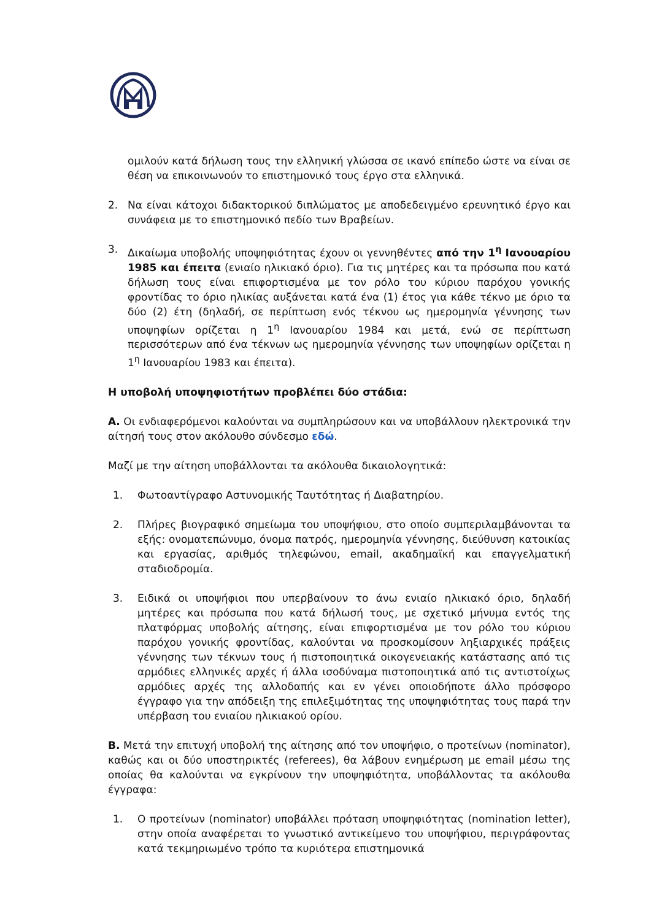ομιλούν κατά δήλωση τους την ελληνική γλώσσα σε ικανό επίπεδο ώστε να είναι σε θέση να επικοινωνούν το επιστημονικό τους έργο στα ελληνικά.
2. Να είναι κάτοχοι διδακτορικού διπλώματος με αποδεδειγμένο ερευνητικό έργο και συνάφεια με το επιστημονικό πεδίο των Βραβείων.
3. Δικαίωμα υποβολής υποψηφιότητας έχουν οι γεννηθέντες από την 1<sup>η</sup> Ιανουαρίου 1985 και έπειτα (ενιαίο ηλικιακό όριο). Για τις μητέρες και τα πρόσωπα που κατά δήλωση τους είναι επιφορτισμένα με τον ρόλο του κύριου παρόχου γονικής φροντίδας το όριο ηλικίας αυξάνεται κατά ένα (1) έτος για κάθε τέκνο με όριο τα δύο (2) έτη (δηλαδή, σε περίπτωση ενός τέκνου ως ημερομηνία γέννησης των υποψηφίων ορίζεται η 1<sup>η</sup> Ιανουαρίου 1984 και μετά, ενώ σε περίπτωση περισσότερων από ένα τέκνων ως ημερομηνία γέννησης των υποψηφίων ορίζεται η 1<sup>η</sup> Ιανουαρίου 1983 και έπειτα).
Η υποβολή υποψηφιοτήτων προβλέπει δύο στάδια:
Α. Οι ενδιαφερόμενοι καλούνται να συμπληρώσουν και να υποβάλλουν ηλεκτρονικά την αίτησή τους στον ακόλουθο σύνδεσμο εδώ.
Μαζί με την αίτηση υποβάλλονται τα ακόλουθα δικαιολογητικά:
1. Φωτοαντίγραφο Αστυνομικής Ταυτότητας ή Διαβατηρίου.
2. Πλήρες βιογραφικό σημείωμα του υποψήφιου, στο οποίο συμπεριλαμβάνονται τα εξής: ονοματεπώνυμο, όνομα πατρός, ημερομηνία γέννησης, διεύθυνση κατοικίας και εργασίας, αριθμός τηλεφώνου, email, ακαδημαϊκή και επαγγελματική σταδιοδρομία.
3. Ειδικά οι υποψήφιοι που υπερβαίνουν το άνω ενιαίο ηλικιακό όριο, δηλαδή μητέρες και πρόσωπα που κατά δήλωσή τους, με σχετικό μήνυμα εντός της πλατφόρμας υποβολής αίτησης, είναι επιφορτισμένα με τον ρόλο του κύριου παρόχου γονικής φροντίδας, καλούνται να προσκομίσουν ληξιαρχικές πράξεις γέννησης των τέκνων τους ή πιστοποιητικά οικογενειακής κατάστασης από τις αρμόδιες ελληνικές αρχές ή άλλα ισοδύναμα πιστοποιητικά από τις αντιστοίχως αρμόδιες αρχές της αλλοδαπής και εν γένει οποιοδήποτε άλλο πρόσφορο έγγραφο για την απόδειξη της επιλεξιμότητας της υποψηφιότητας τους παρά την υπέρβαση του ενιαίου ηλικιακού ορίου.
Β. Μετά την επιτυχή υποβολή της αίτησης από τον υποψήφιο, ο προτείνων (nominator), καθώς και οι δύο υποστηρικτές (referees), θα λάβουν ενημέρωση με email μέσω της οποίας θα καλούνται να εγκρίνουν την υποψηφιότητα, υποβάλλοντας τα ακόλουθα έγγραφα:
1. Ο προτείνων (nominator) υποβάλλει πρόταση υποψηφιότητας (nomination letter), στην οποία αναφέρεται το γνωστικό αντικείμενο του υποψήφιου, περιγράφοντας κατά τεκμηριωμένο τρόπο τα κυριότερα επιστημονικά